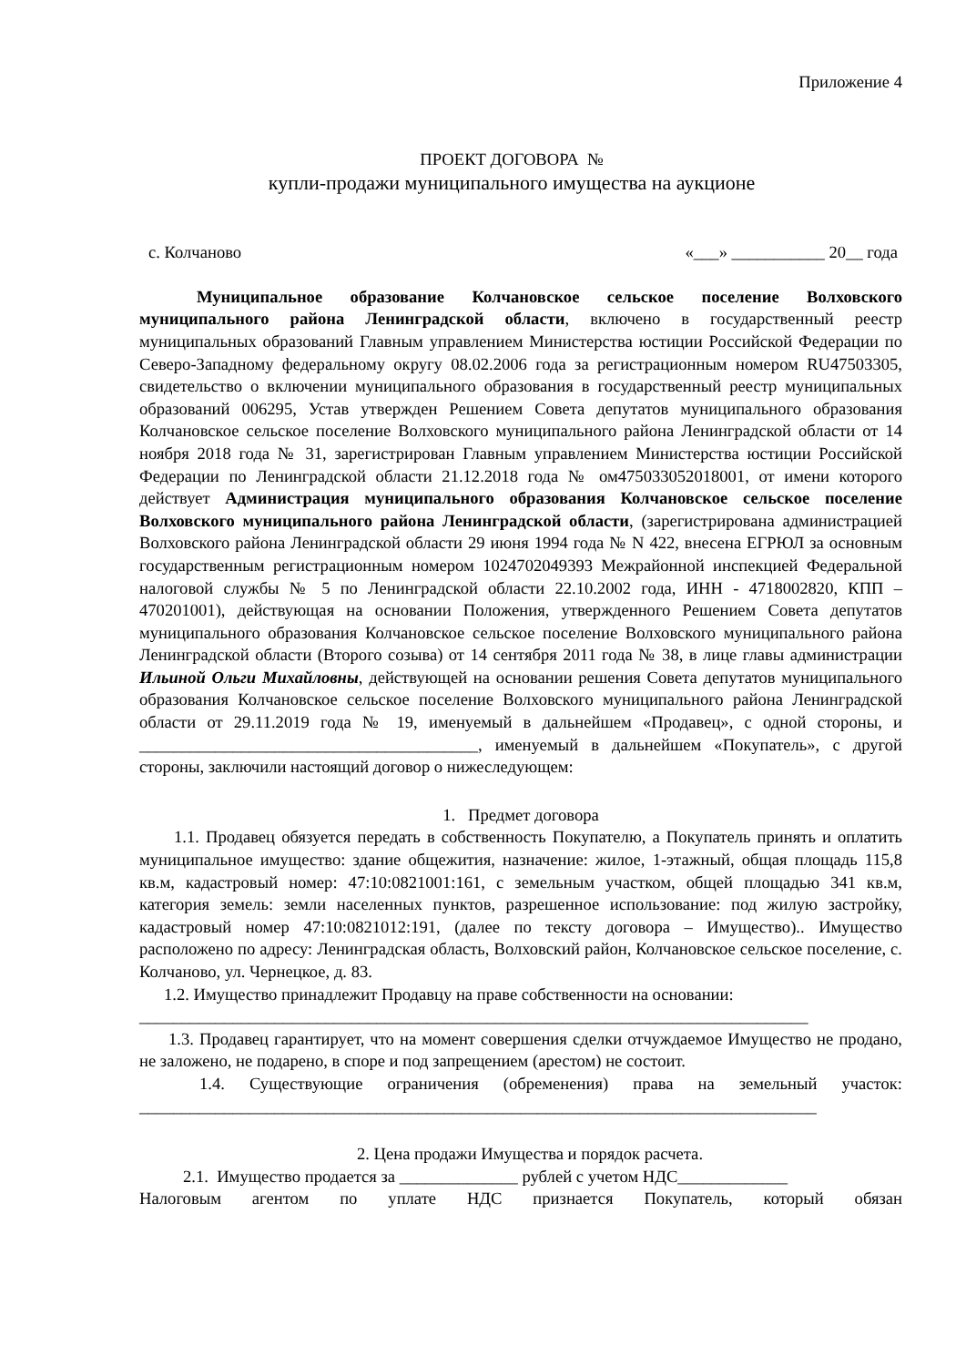Приложение 4
ПРОЕКТ ДОГОВОРА №
купли-продажи муниципального имущества на аукционе
с. Колчаново «___» ___________ 20__ года
Муниципальное образование Колчановское сельское поселение Волховского муниципального района Ленинградской области, включено в государственный реестр муниципальных образований Главным управлением Министерства юстиции Российской Федерации по Северо-Западному федеральному округу 08.02.2006 года за регистрационным номером RU47503305, свидетельство о включении муниципального образования в государственный реестр муниципальных образований 006295, Устав утвержден Решением Совета депутатов муниципального образования Колчановское сельское поселение Волховского муниципального района Ленинградской области от 14 ноября 2018 года № 31, зарегистрирован Главным управлением Министерства юстиции Российской Федерации по Ленинградской области 21.12.2018 года № ом475033052018001, от имени которого действует Администрация муниципального образования Колчановское сельское поселение Волховского муниципального района Ленинградской области, (зарегистрирована администрацией Волховского района Ленинградской области 29 июня 1994 года № N 422, внесена ЕГРЮЛ за основным государственным регистрационным номером 1024702049393 Межрайонной инспекцией Федеральной налоговой службы № 5 по Ленинградской области 22.10.2002 года, ИНН - 4718002820, КПП – 470201001), действующая на основании Положения, утвержденного Решением Совета депутатов муниципального образования Колчановское сельское поселение Волховского муниципального района Ленинградской области (Второго созыва) от 14 сентября 2011 года № 38, в лице главы администрации Ильиной Ольги Михайловны, действующей на основании решения Совета депутатов муниципального образования Колчановское сельское поселение Волховского муниципального района Ленинградской области от 29.11.2019 года № 19, именуемый в дальнейшем «Продавец», с одной стороны, и ________________________________________, именуемый в дальнейшем «Покупатель», с другой стороны, заключили настоящий договор о нижеследующем:
1. Предмет договора
1.1. Продавец обязуется передать в собственность Покупателю, а Покупатель принять и оплатить муниципальное имущество: здание общежития, назначение: жилое, 1-этажный, общая площадь 115,8 кв.м, кадастровый номер: 47:10:0821001:161, с земельным участком, общей площадью 341 кв.м, категория земель: земли населенных пунктов, разрешенное использование: под жилую застройку, кадастровый номер 47:10:0821012:191, (далее по тексту договора – Имущество).. Имущество расположено по адресу: Ленинградская область, Волховский район, Колчановское сельское поселение, с. Колчаново, ул. Чернецкое, д. 83.
1.2. Имущество принадлежит Продавцу на праве собственности на основании:
_______________________________________________________________________________
1.3. Продавец гарантирует, что на момент совершения сделки отчуждаемое Имущество не продано, не заложено, не подарено, в споре и под запрещением (арестом) не состоит.
1.4. Существующие ограничения (обременения) права на земельный участок: ________________________________________________________________________________
2. Цена продажи Имущества и порядок расчета.
2.1. Имущество продается за ______________ рублей с учетом НДС_____________
Налоговым агентом по уплате НДС признается Покупатель, который обязан